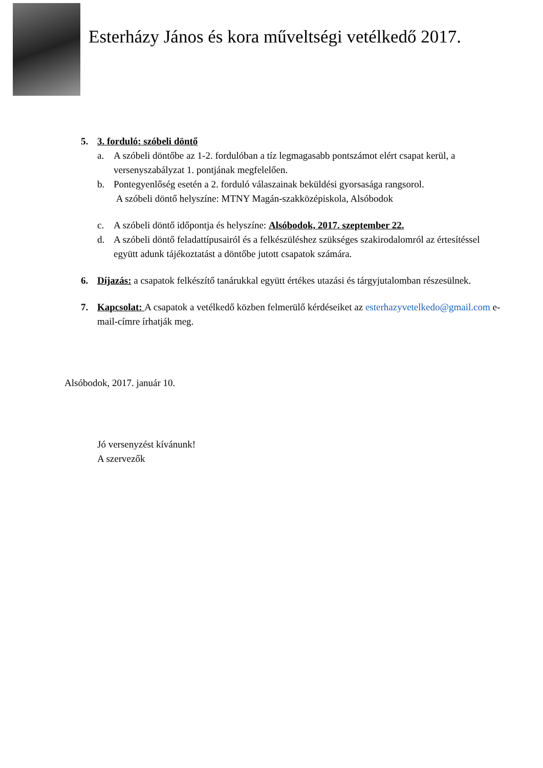Esterházy János és kora műveltségi vetélkedő 2017.
5. 3. forduló: szóbeli döntő
a. A szóbeli döntőbe az 1-2. fordulóban a tíz legmagasabb pontszámot elért csapat kerül, a versenyszabályzat 1. pontjának megfelelően.
b. Pontegyenlőség esetén a 2. forduló válaszainak beküldési gyorsasága rangsorol.
A szóbeli döntő helyszíne: MTNY Magán-szakközépiskola, Alsóbodok
c. A szóbeli döntő időpontja és helyszíne: Alsóbodok, 2017. szeptember 22.
d. A szóbeli döntő feladattípusairól és a felkészüléshez szükséges szakirodalomról az értesítéssel együtt adunk tájékoztatást a döntőbe jutott csapatok számára.
6. Díjazás: a csapatok felkészítő tanárukkal együtt értékes utazási és tárgyjutalomban részesülnek.
7. Kapcsolat: A csapatok a vetélkedő közben felmerülő kérdéseiket az esterhazyvetelkedo@gmail.com e-mail-címre írhatják meg.
Alsóbodok, 2017. január 10.
Jó versenyzést kívánunk!
A szervezők